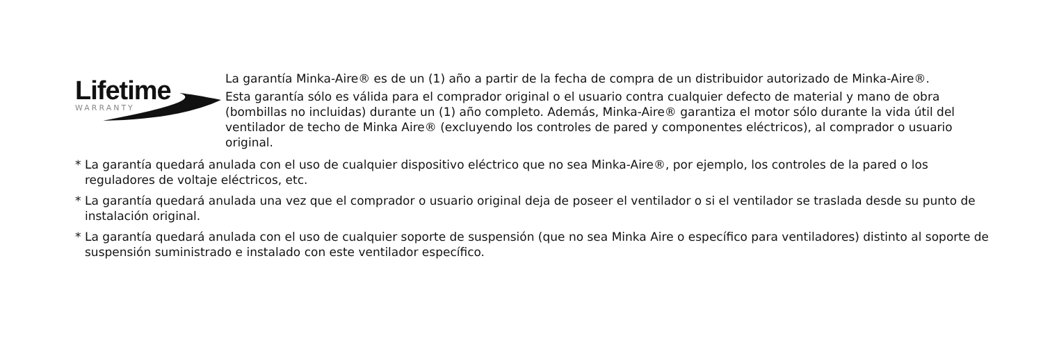Lifetime
WARRANTY
La garantía Minka-Aire® es de un (1) año a partir de la fecha de compra de un distribuidor autorizado de Minka-Aire®.
Esta garantía sólo es válida para el comprador original o el usuario contra cualquier defecto de material y mano de obra (bombillas no incluidas) durante un (1) año completo. Además, Minka-Aire® garantiza el motor sólo durante la vida útil del ventilador de techo de Minka Aire® (excluyendo los controles de pared y componentes eléctricos), al comprador o usuario original.
* La garantía quedará anulada con el uso de cualquier dispositivo eléctrico que no sea Minka-Aire®, por ejemplo, los controles de la pared o los reguladores de voltaje eléctricos, etc.
* La garantía quedará anulada una vez que el comprador o usuario original deja de poseer el ventilador o si el ventilador se traslada desde su punto de instalación original.
* La garantía quedará anulada con el uso de cualquier soporte de suspensión (que no sea Minka Aire o específico para ventiladores) distinto al soporte de suspensión suministrado e instalado con este ventilador específico.